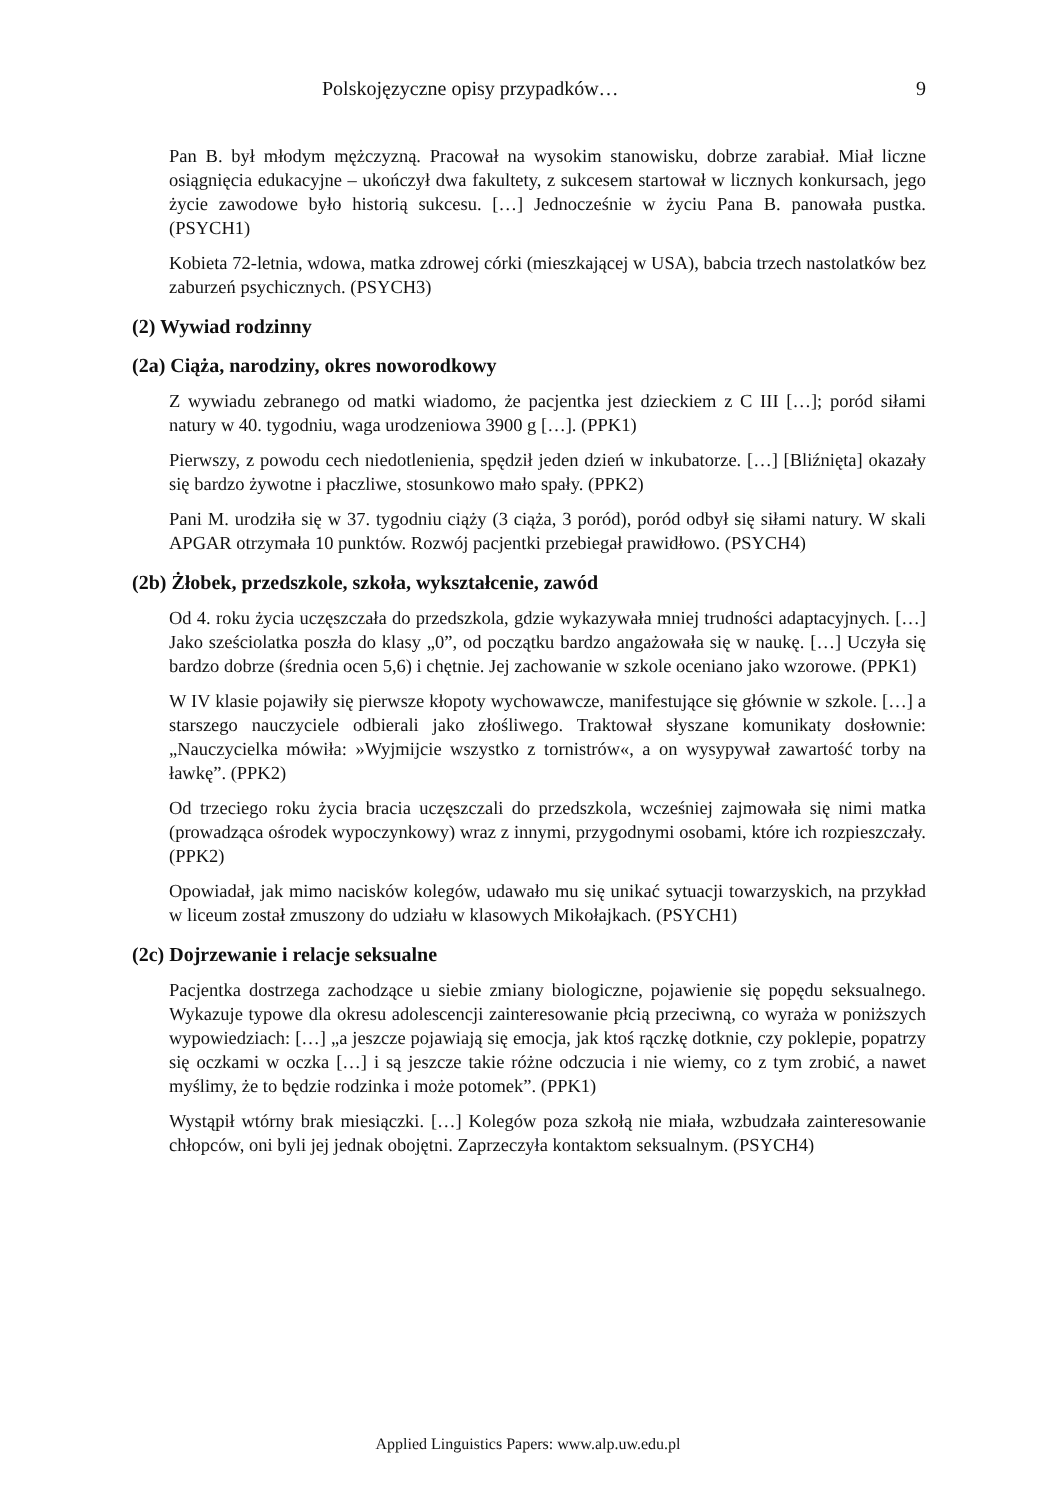Polskojęzyczne opisy przypadków… 9
Pan B. był młodym mężczyzną. Pracował na wysokim stanowisku, dobrze zarabiał. Miał liczne osiągnięcia edukacyjne – ukończył dwa fakultety, z sukcesem startował w licznych konkursach, jego życie zawodowe było historią sukcesu. […] Jednocześnie w życiu Pana B. panowała pustka. (PSYCH1)
Kobieta 72-letnia, wdowa, matka zdrowej córki (mieszkającej w USA), babcia trzech nastolatków bez zaburzeń psychicznych. (PSYCH3)
(2) Wywiad rodzinny
(2a) Ciąża, narodziny, okres noworodkowy
Z wywiadu zebranego od matki wiadomo, że pacjentka jest dzieckiem z C III […]; poród siłami natury w 40. tygodniu, waga urodzeniowa 3900 g […]. (PPK1)
Pierwszy, z powodu cech niedotlenienia, spędził jeden dzień w inkubatorze. […] [Bliźnięta] okazały się bardzo żywotne i płaczliwe, stosunkowo mało spały. (PPK2)
Pani M. urodziła się w 37. tygodniu ciąży (3 ciąża, 3 poród), poród odbył się siłami natury. W skali APGAR otrzymała 10 punktów. Rozwój pacjentki przebiegał prawidłowo. (PSYCH4)
(2b) Żłobek, przedszkole, szkoła, wykształcenie, zawód
Od 4. roku życia uczęszczała do przedszkola, gdzie wykazywała mniej trudności adaptacyjnych. […] Jako sześciolatka poszła do klasy „0”, od początku bardzo angażowała się w naukę. […] Uczyła się bardzo dobrze (średnia ocen 5,6) i chętnie. Jej zachowanie w szkole oceniano jako wzorowe. (PPK1)
W IV klasie pojawiły się pierwsze kłopoty wychowawcze, manifestujące się głównie w szkole. […] a starszego nauczyciele odbierali jako złośliwego. Traktował słyszane komunikaty dosłownie: „Nauczycielka mówiła: »Wyjmijcie wszystko z tornistrów«, a on wysypywał zawartość torby na ławkę”. (PPK2)
Od trzeciego roku życia bracia uczęszczali do przedszkola, wcześniej zajmowała się nimi matka (prowadząca ośrodek wypoczynkowy) wraz z innymi, przygodnymi osobami, które ich rozpieszczały. (PPK2)
Opowiadał, jak mimo nacisków kolegów, udawało mu się unikać sytuacji towarzyskich, na przykład w liceum został zmuszony do udziału w klasowych Mikołajkach. (PSYCH1)
(2c) Dojrzewanie i relacje seksualne
Pacjentka dostrzega zachodzące u siebie zmiany biologiczne, pojawienie się popędu seksualnego. Wykazuje typowe dla okresu adolescencji zainteresowanie płcią przeciwną, co wyraża w poniższych wypowiedziach: […] „a jeszcze pojawiają się emocja, jak ktoś rączkę dotknie, czy poklepie, popatrzy się oczkami w oczka […] i są jeszcze takie różne odczucia i nie wiemy, co z tym zrobić, a nawet myślimy, że to będzie rodzinka i może potomek”. (PPK1)
Wystąpił wtórny brak miesiączki. […] Kolegów poza szkołą nie miała, wzbudzała zainteresowanie chłopców, oni byli jej jednak obojętni. Zaprzeczyła kontaktom seksualnym. (PSYCH4)
Applied Linguistics Papers: www.alp.uw.edu.pl